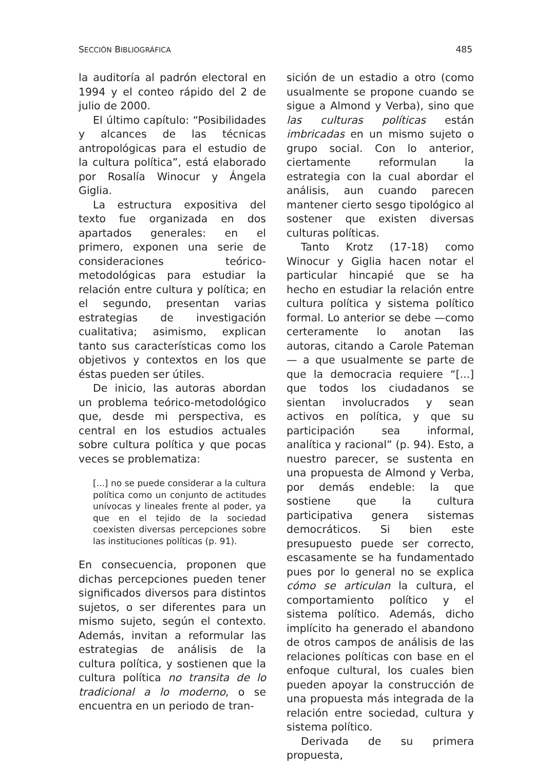SECCIÓN BIBLIOGRÁFICA 485
la auditoría al padrón electoral en 1994 y el conteo rápido del 2 de julio de 2000.
El último capítulo: “Posibilidades y alcances de las técnicas antropológicas para el estudio de la cultura política”, está elaborado por Rosalía Winocur y Ángela Giglia.
La estructura expositiva del texto fue organizada en dos apartados generales: en el primero, exponen una serie de consideraciones teórico-metodológicas para estudiar la relación entre cultura y política; en el segundo, presentan varias estrategias de investigación cualitativa; asimismo, explican tanto sus características como los objetivos y contextos en los que éstas pueden ser útiles.
De inicio, las autoras abordan un problema teórico-metodológico que, desde mi perspectiva, es central en los estudios actuales sobre cultura política y que pocas veces se problematiza:
[...] no se puede considerar a la cultura política como un conjunto de actitudes unívocas y lineales frente al poder, ya que en el tejido de la sociedad coexisten diversas percepciones sobre las instituciones políticas (p. 91).
En consecuencia, proponen que dichas percepciones pueden tener significados diversos para distintos sujetos, o ser diferentes para un mismo sujeto, según el contexto. Además, invitan a reformular las estrategias de análisis de la cultura política, y sostienen que la cultura política no transita de lo tradicional a lo moderno, o se encuentra en un periodo de tran-
sición de un estadio a otro (como usualmente se propone cuando se sigue a Almond y Verba), sino que las culturas políticas están imbricadas en un mismo sujeto o grupo social. Con lo anterior, ciertamente reformulan la estrategia con la cual abordar el análisis, aun cuando parecen mantener cierto sesgo tipológico al sostener que existen diversas culturas políticas.
Tanto Krotz (17-18) como Winocur y Giglia hacen notar el particular hincapié que se ha hecho en estudiar la relación entre cultura política y sistema político formal. Lo anterior se debe —como certeramente lo anotan las autoras, citando a Carole Pateman— a que usualmente se parte de que la democracia requiere “[...] que todos los ciudadanos se sientan involucrados y sean activos en política, y que su participación sea informal, analítica y racional” (p. 94). Esto, a nuestro parecer, se sustenta en una propuesta de Almond y Verba, por demás endeble: la que sostiene que la cultura participativa genera sistemas democráticos. Si bien este presupuesto puede ser correcto, escasamente se ha fundamentado pues por lo general no se explica cómo se articulan la cultura, el comportamiento político y el sistema político. Además, dicho implícito ha generado el abandono de otros campos de análisis de las relaciones políticas con base en el enfoque cultural, los cuales bien pueden apoyar la construcción de una propuesta más integrada de la relación entre sociedad, cultura y sistema político.
Derivada de su primera propuesta,